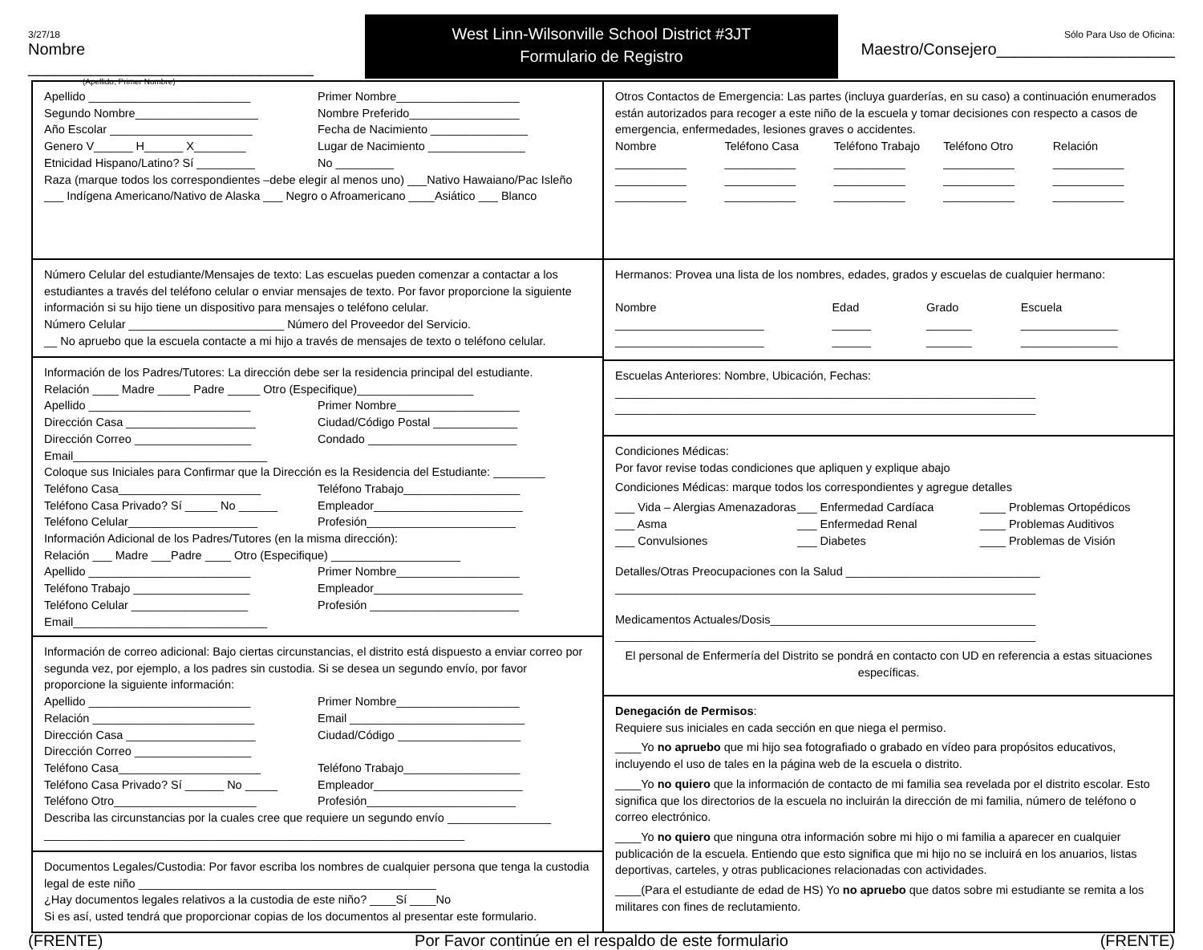3/27/18
Nombre ________________________________
(Apellido, Primer Nombre)
West Linn-Wilsonville School District #3JT
Formulario de Registro
Sólo Para Uso de Oficina:
Maestro/Consejero____________________
Apellido _________________________ Primer Nombre___________________
Segundo Nombre___________________ Nombre Preferido_________________
Año Escolar ______________________ Fecha de Nacimiento _______________
Genero V______ H______ X________ Lugar de Nacimiento _______________
Etnicidad Hispano/Latino? Sí _________ No _________
Raza (marque todos los correspondientes –debe elegir al menos uno) ___Nativo Hawaiano/Pac Isleño
___ Indígena Americano/Nativo de Alaska ___ Negro o Afroamericano ____Asiático ___ Blanco
Número Celular del estudiante/Mensajes de texto: Las escuelas pueden comenzar a contactar a los estudiantes a través del teléfono celular o enviar mensajes de texto. Por favor proporcione la siguiente información si su hijo tiene un dispositivo para mensajes o teléfono celular.
Número Celular ________________________ Número del Proveedor del Servicio.
__ No apruebo que la escuela contacte a mi hijo a través de mensajes de texto o teléfono celular.
Información de los Padres/Tutores: La dirección debe ser la residencia principal del estudiante.
Relación ____ Madre _____ Padre _____ Otro (Especifique)__________________
Apellido _________________________ Primer Nombre___________________
Dirección Casa ____________________ Ciudad/Código Postal _____________
Dirección Correo __________________ Condado _______________________
Email______________________________
Coloque sus Iniciales para Confirmar que la Dirección es la Residencia del Estudiante: ________
Teléfono Casa______________________ Teléfono Trabajo__________________
Teléfono Casa Privado? Sí _____ No ______ Empleador_______________________
Teléfono Celular____________________ Profesión_______________________
Información Adicional de los Padres/Tutores (en la misma dirección):
Relación ___ Madre ___Padre ____ Otro (Especifique) ____________________
Apellido _________________________ Primer Nombre___________________
Teléfono Trabajo __________________ Empleador_______________________
Teléfono Celular __________________ Profesión _______________________
Email______________________________
Información de correo adicional: Bajo ciertas circunstancias, el distrito está dispuesto a enviar correo por segunda vez, por ejemplo, a los padres sin custodia. Si se desea un segundo envío, por favor proporcione la siguiente información:
Apellido _________________________ Primer Nombre___________________
Relación _________________________ Email ___________________________
Dirección Casa ____________________ Ciudad/Código ___________________
Dirección Correo __________________
Teléfono Casa______________________ Teléfono Trabajo__________________
Teléfono Casa Privado? Sí ______ No _____ Empleador_______________________
Teléfono Otro______________________ Profesión_______________________
Describa las circunstancias por la cuales cree que requiere un segundo envío ________________
_________________________________________________________________
Documentos Legales/Custodia: Por favor escriba los nombres de cualquier persona que tenga la custodia legal de este niño ______________________________________________
¿Hay documentos legales relativos a la custodia de este niño? ____Sí ____No
Si es así, usted tendrá que proporcionar copias de los documentos al presentar este formulario.
Otros Contactos de Emergencia: Las partes (incluya guarderías, en su caso) a continuación enumerados están autorizados para recoger a este niño de la escuela y tomar decisiones con respecto a casos de emergencia, enfermedades, lesiones graves o accidentes.
Nombre Teléfono Casa Teléfono Trabajo Teléfono Otro Relación
___________ ___________ ___________ ___________ ___________
___________ ___________ ___________ ___________ ___________
___________ ___________ ___________ ___________ ___________
Hermanos: Provea una lista de los nombres, edades, grados y escuelas de cualquier hermano:
Nombre Edad Grado Escuela
_______________________ ______ _______ _______________
_______________________ ______ _______ _______________
Escuelas Anteriores: Nombre, Ubicación, Fechas:
_________________________________________________________________
_________________________________________________________________
Condiciones Médicas:
Por favor revise todas condiciones que apliquen y explique abajo
Condiciones Médicas: marque todos los correspondientes y agregue detalles
___ Vida – Alergias Amenazadoras ___ Enfermedad Cardíaca ____ Problemas Ortopédicos
___ Asma ___ Enfermedad Renal ____ Problemas Auditivos
___ Convulsiones ___ Diabetes ____ Problemas de Visión
Detalles/Otras Preocupaciones con la Salud ______________________________
_________________________________________________________________
Medicamentos Actuales/Dosis_________________________________________
_________________________________________________________________
El personal de Enfermería del Distrito se pondrá en contacto con UD en referencia a estas situaciones específicas.
Denegación de Permisos:
Requiere sus iniciales en cada sección en que niega el permiso.
____Yo no apruebo que mi hijo sea fotografiado o grabado en vídeo para propósitos educativos, incluyendo el uso de tales en la página web de la escuela o distrito.
____Yo no quiero que la información de contacto de mi familia sea revelada por el distrito escolar. Esto significa que los directorios de la escuela no incluirán la dirección de mi familia, número de teléfono o correo electrónico.
____Yo no quiero que ninguna otra información sobre mi hijo o mi familia a aparecer en cualquier publicación de la escuela. Entiendo que esto significa que mi hijo no se incluirá en los anuarios, listas deportivas, carteles, y otras publicaciones relacionadas con actividades.
____(Para el estudiante de edad de HS) Yo no apruebo que datos sobre mi estudiante se remita a los militares con fines de reclutamiento.
(FRENTE) Por Favor continúe en el respaldo de este formulario (FRENTE)